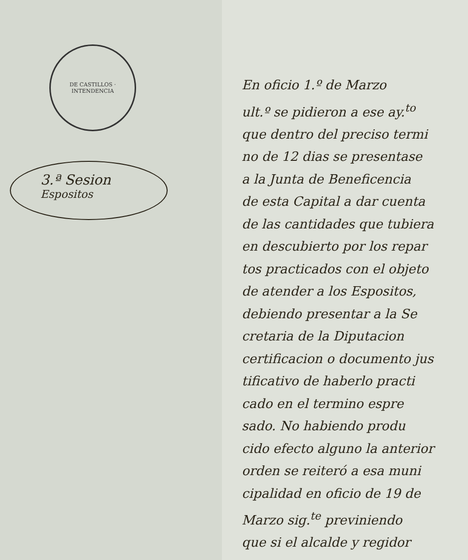DE CASTILLOS · INTENDENCIA
3.ª Sesion
Espositos
En oficio 1.º de Marzo
ult.º se pidieron a ese ay.<sup>to</sup>
que dentro del preciso termi
no de 12 dias se presentase
a la Junta de Beneficencia
de esta Capital a dar cuenta
de las cantidades que tubiera
en descubierto por los repar
tos practicados con el objeto
de atender a los Espositos,
debiendo presentar a la Se
cretaria de la Diputacion
certificacion o documento jus
tificativo de haberlo practi
cado en el termino espre
sado. No habiendo produ
cido efecto alguno la anterior
orden se reiteró a esa muni
cipalidad en oficio de 19 de
Marzo sig.<sup>te</sup> previniendo
que si el alcalde y regidor